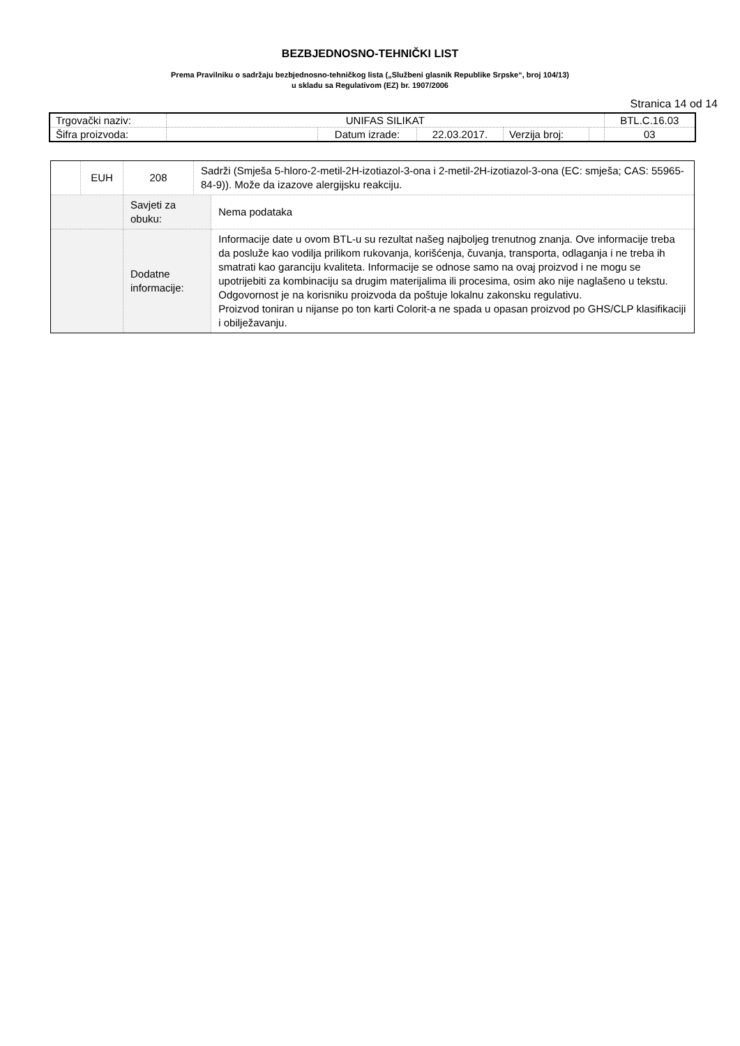BEZBJEDNOSNO-TEHNIČKI LIST
Prema Pravilniku o sadržaju bezbjednosno-tehničkog lista („Službeni glasnik Republike Srpske“, broj 104/13)
u skladu sa Regulativom (EZ) br. 1907/2006
Stranica 14 od 14
| Trgovački naziv: | UNIFAS SILIKAT | | | | | BTL.C.16.03 |
| Šifra proizvoda: | | Datum izrade: | 22.03.2017. | Verzija broj: | | 03 |
| | EUH | 208 | Sadrži (Smješa 5-hloro-2-metil-2H-izotiazol-3-ona i 2-metil-2H-izotiazol-3-ona (EC: smješa; CAS: 55965-84-9)). Može da izazove alergijsku reakciju. | |
| | | Savjeti za obuku: | | Nema podataka |
| | | Dodatne informacije: | | Informacije date u ovom BTL-u su rezultat našeg najboljeg trenutnog znanja. Ove informacije treba da posluže kao vodilja prilikom rukovanja, korišćenja, čuvanja, transporta, odlaganja i ne treba ih smatrati kao garanciju kvaliteta. Informacije se odnose samo na ovaj proizvod i ne mogu se upotrijebiti za kombinaciju sa drugim materijalima ili procesima, osim ako nije naglašeno u tekstu. Odgovornost je na korisniku proizvoda da poštuje lokalnu zakonsku regulativu. Proizvod toniran u nijanse po ton karti Colorit-a ne spada u opasan proizvod po GHS/CLP klasifikaciji i obilježavanju. |